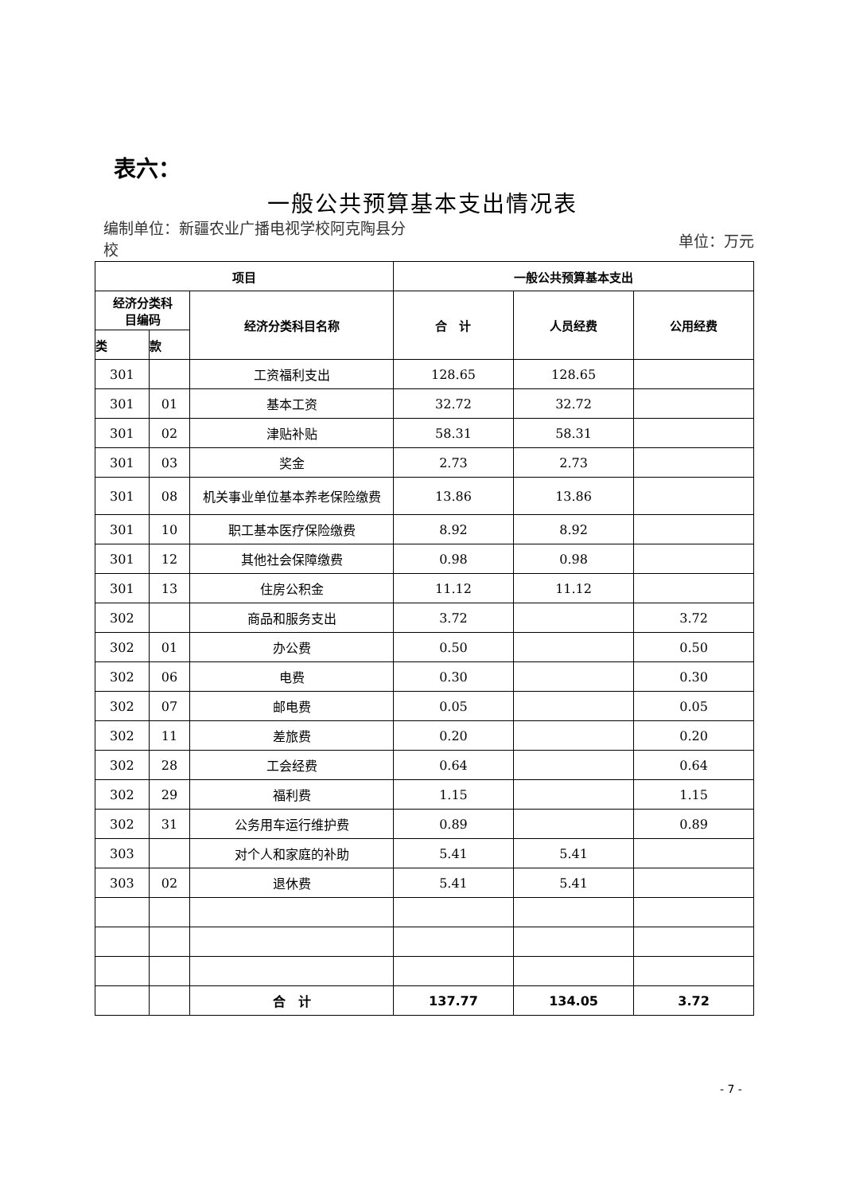表六：
一般公共预算基本支出情况表
编制单位：新疆农业广播电视学校阿克陶县分校
单位：万元
| 项目 | | | 一般公共预算基本支出 | | |
| --- | --- | --- | --- | --- | --- |
| 经济分类科 目编码 | | 经济分类科目名称 | 合 计 | 人员经费 | 公用经费 |
| 类 | 款 | | | | |
| 301 | | 工资福利支出 | 128.65 | 128.65 | |
| 301 | 01 | 基本工资 | 32.72 | 32.72 | |
| 301 | 02 | 津贴补贴 | 58.31 | 58.31 | |
| 301 | 03 | 奖金 | 2.73 | 2.73 | |
| 301 | 08 | 机关事业单位基本养老保险缴费 | 13.86 | 13.86 | |
| 301 | 10 | 职工基本医疗保险缴费 | 8.92 | 8.92 | |
| 301 | 12 | 其他社会保障缴费 | 0.98 | 0.98 | |
| 301 | 13 | 住房公积金 | 11.12 | 11.12 | |
| 302 | | 商品和服务支出 | 3.72 | | 3.72 |
| 302 | 01 | 办公费 | 0.50 | | 0.50 |
| 302 | 06 | 电费 | 0.30 | | 0.30 |
| 302 | 07 | 邮电费 | 0.05 | | 0.05 |
| 302 | 11 | 差旅费 | 0.20 | | 0.20 |
| 302 | 28 | 工会经费 | 0.64 | | 0.64 |
| 302 | 29 | 福利费 | 1.15 | | 1.15 |
| 302 | 31 | 公务用车运行维护费 | 0.89 | | 0.89 |
| 303 | | 对个人和家庭的补助 | 5.41 | 5.41 | |
| 303 | 02 | 退休费 | 5.41 | 5.41 | |
| | | 合 计 | 137.77 | 134.05 | 3.72 |
- 7 -